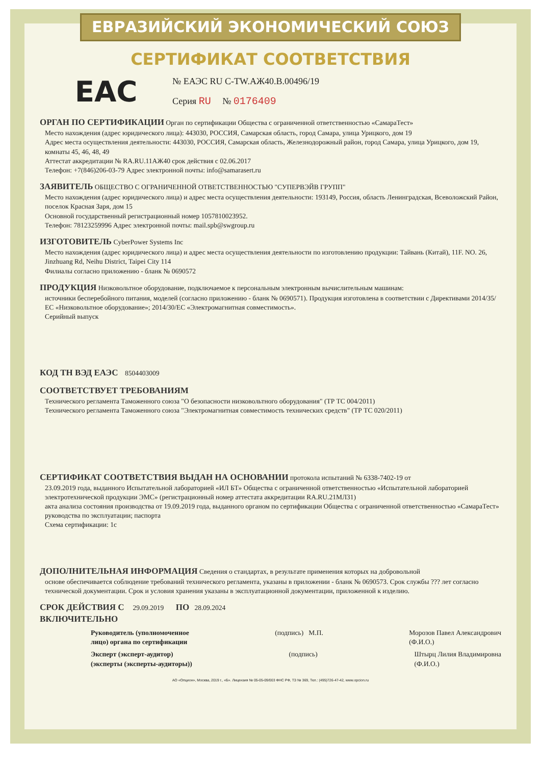ЕВРАЗИЙСКИЙ ЭКОНОМИЧЕСКИЙ СОЮЗ
СЕРТИФИКАТ СООТВЕТСТВИЯ
EAC
№ ЕАЭС RU C-TW.АЖ40.В.00496/19
Серия RU № 0176409
ОРГАН ПО СЕРТИФИКАЦИИ Орган по сертификации Общества с ограниченной ответственностью «СамараТест»
Место нахождения (адрес юридического лица): 443030, РОССИЯ, Самарская область, город Самара, улица Урицкого, дом 19
Адрес места осуществления деятельности: 443030, РОССИЯ, Самарская область, Железнодорожный район, город Самара, улица Урицкого, дом 19, комнаты 45, 46, 48, 49
Аттестат аккредитации № RA.RU.11АЖ40 срок действия с 02.06.2017
Телефон: +7(846)206-03-79 Адрес электронной почты: info@samarasert.ru
ЗАЯВИТЕЛЬ ОБЩЕСТВО С ОГРАНИЧЕННОЙ ОТВЕТСТВЕННОСТЬЮ "СУПЕРВЭЙВ ГРУПП"
Место нахождения (адрес юридического лица) и адрес места осуществления деятельности: 193149, Россия, область Ленинградская, Всеволожский Район, поселок Красная Заря, дом 15
Основной государственный регистрационный номер 1057810023952.
Телефон: 78123259996 Адрес электронной почты: mail.spb@swgroup.ru
ИЗГОТОВИТЕЛЬ CyberPower Systems Inc
Место нахождения (адрес юридического лица) и адрес места осуществления деятельности по изготовлению продукции: Тайвань (Китай), 11F. NO. 26, Jinzhuang Rd, Neihu District, Taipei City 114
Филиалы согласно приложению - бланк № 0690572
ПРОДУКЦИЯ Низковольтное оборудование, подключаемое к персональным электронным вычислительным машинам:
источники бесперебойного питания, моделей (согласно приложению - бланк № 0690571). Продукция изготовлена в соответствии с Директивами 2014/35/ЕС «Низковольтное оборудование»; 2014/30/ЕС «Электромагнитная совместимость».
Серийный выпуск
КОД ТН ВЭД ЕАЭС 8504403009
СООТВЕТСТВУЕТ ТРЕБОВАНИЯМ
Технического регламента Таможенного союза "О безопасности низковольтного оборудования" (ТР ТС 004/2011)
Технического регламента Таможенного союза "Электромагнитная совместимость технических средств" (ТР ТС 020/2011)
СЕРТИФИКАТ СООТВЕТСТВИЯ ВЫДАН НА ОСНОВАНИИ протокола испытаний № 6338-7402-19 от
23.09.2019 года, выданного Испытательной лабораторией «ИЛ БТ» Общества с ограниченной ответственностью «Испытательной лабораторией электротехнической продукции ЭМС» (регистрационный номер аттестата аккредитации RA.RU.21МЛ31)
акта анализа состояния производства от 19.09.2019 года, выданного органом по сертификации Общества с ограниченной ответственностью «СамараТест»
руководства по эксплуатации; паспорта
Схема сертификации: 1с
ДОПОЛНИТЕЛЬНАЯ ИНФОРМАЦИЯ Сведения о стандартах, в результате применения которых на добровольной
основе обеспечивается соблюдение требований технического регламента, указаны в приложении - бланк № 0690573. Срок службы ??? лет согласно технической документации. Срок и условия хранения указаны в эксплуатационной документации, приложенной к изделию.
СРОК ДЕЙСТВИЯ С 29.09.2019 ПО 28.09.2024
ВКЛЮЧИТЕЛЬНО
Руководитель (уполномоченное
лицо) органа по сертификации (подпись) М.П. Морозов Павел Александрович
(Ф.И.О.)
Эксперт (эксперт-аудитор)
(эксперты (эксперты-аудиторы)) (подпись) Штырц Лилия Владимировна
(Ф.И.О.)
АО «Опцион», Москва, 2019 г., «Б». Лицензия № 05-05-09/003 ФНС РФ, ТЗ № 369, Тел.: (495)726-47-42, www.opcion.ru